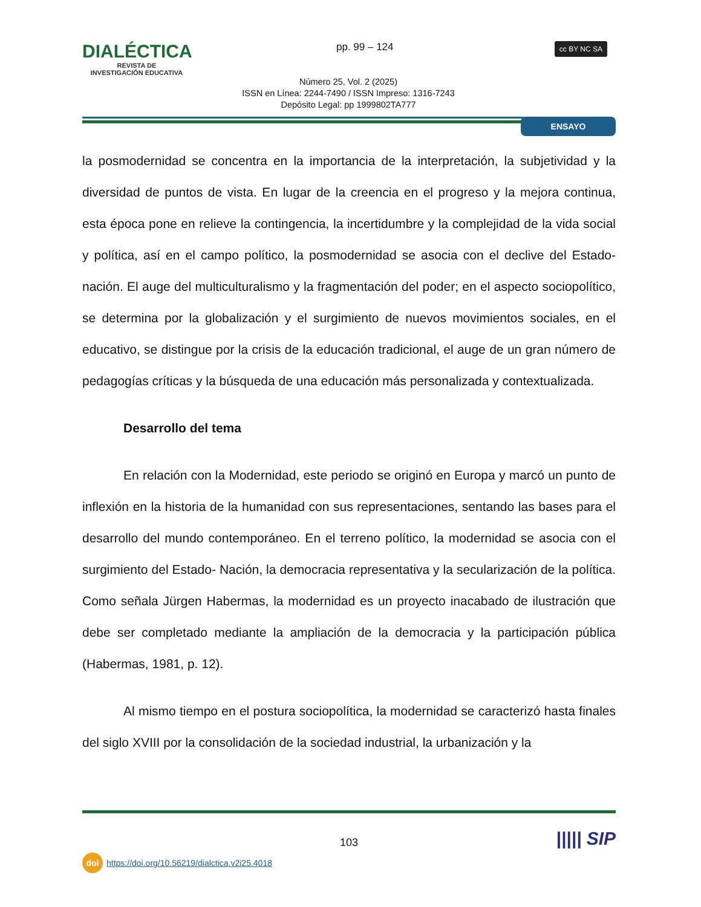DIALÉCTICA
REVISTA DE
INVESTIGACIÓN EDUCATIVA
pp. 99 – 124 cc BY NC SA
Número 25, Vol. 2 (2025)
ISSN en Línea: 2244-7490 / ISSN Impreso: 1316-7243
Depósito Legal: pp 1999802TA777
ENSAYO
la posmodernidad se concentra en la importancia de la interpretación, la subjetividad y la diversidad de puntos de vista. En lugar de la creencia en el progreso y la mejora continua, esta época pone en relieve la contingencia, la incertidumbre y la complejidad de la vida social y política, así en el campo político, la posmodernidad se asocia con el declive del Estado-nación. El auge del multiculturalismo y la fragmentación del poder; en el aspecto sociopolítico, se determina por la globalización y el surgimiento de nuevos movimientos sociales, en el educativo, se distingue por la crisis de la educación tradicional, el auge de un gran número de pedagogías críticas y la búsqueda de una educación más personalizada y contextualizada.
Desarrollo del tema
En relación con la Modernidad, este periodo se originó en Europa y marcó un punto de inflexión en la historia de la humanidad con sus representaciones, sentando las bases para el desarrollo del mundo contemporáneo. En el terreno político, la modernidad se asocia con el surgimiento del Estado- Nación, la democracia representativa y la secularización de la política. Como señala Jürgen Habermas, la modernidad es un proyecto inacabado de ilustración que debe ser completado mediante la ampliación de la democracia y la participación pública (Habermas, 1981, p. 12).
Al mismo tiempo en el postura sociopolítica, la modernidad se caracterizó hasta finales del siglo XVIII por la consolidación de la sociedad industrial, la urbanización y la
||||| SIP
103
doi https://doi.org/10.56219/dialctica.v2i25.4018